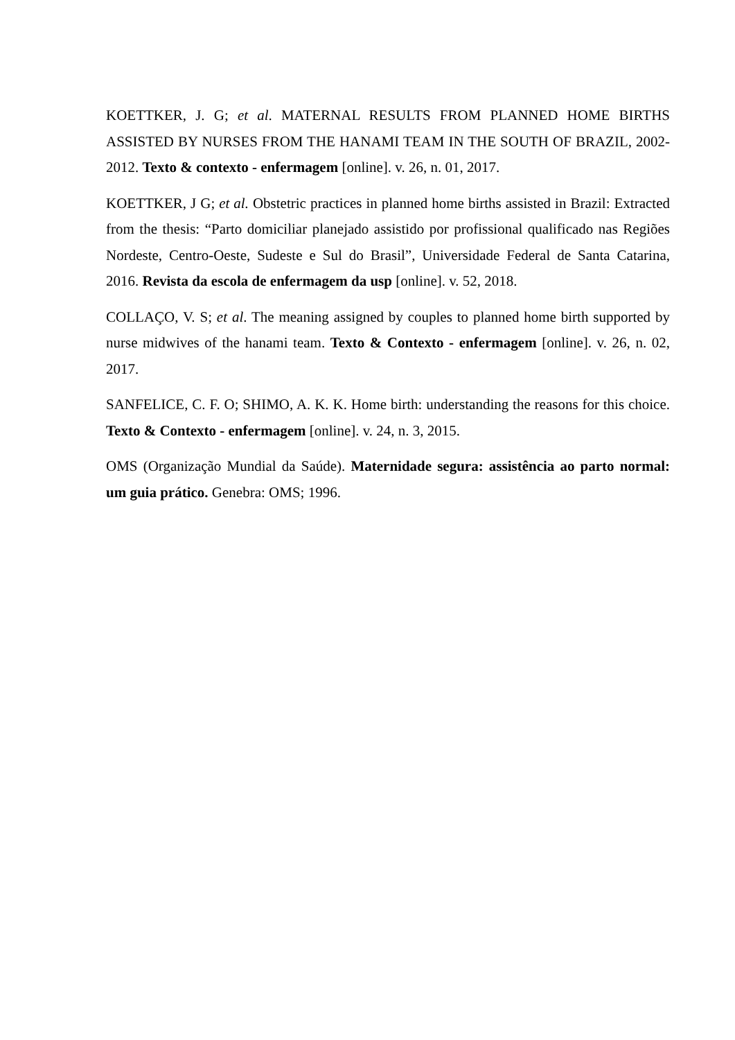KOETTKER, J. G; et al. MATERNAL RESULTS FROM PLANNED HOME BIRTHS ASSISTED BY NURSES FROM THE HANAMI TEAM IN THE SOUTH OF BRAZIL, 2002-2012. Texto & contexto - enfermagem [online]. v. 26, n. 01, 2017.
KOETTKER, J G; et al. Obstetric practices in planned home births assisted in Brazil: Extracted from the thesis: “Parto domiciliar planejado assistido por profissional qualificado nas Regiões Nordeste, Centro-Oeste, Sudeste e Sul do Brasil”, Universidade Federal de Santa Catarina, 2016. Revista da escola de enfermagem da usp [online]. v. 52, 2018.
COLLAÇO, V. S; et al. The meaning assigned by couples to planned home birth supported by nurse midwives of the hanami team. Texto & Contexto - enfermagem [online]. v. 26, n. 02, 2017.
SANFELICE, C. F. O; SHIMO, A. K. K. Home birth: understanding the reasons for this choice. Texto & Contexto - enfermagem [online]. v. 24, n. 3, 2015.
OMS (Organização Mundial da Saúde). Maternidade segura: assistência ao parto normal: um guia prático. Genebra: OMS; 1996.